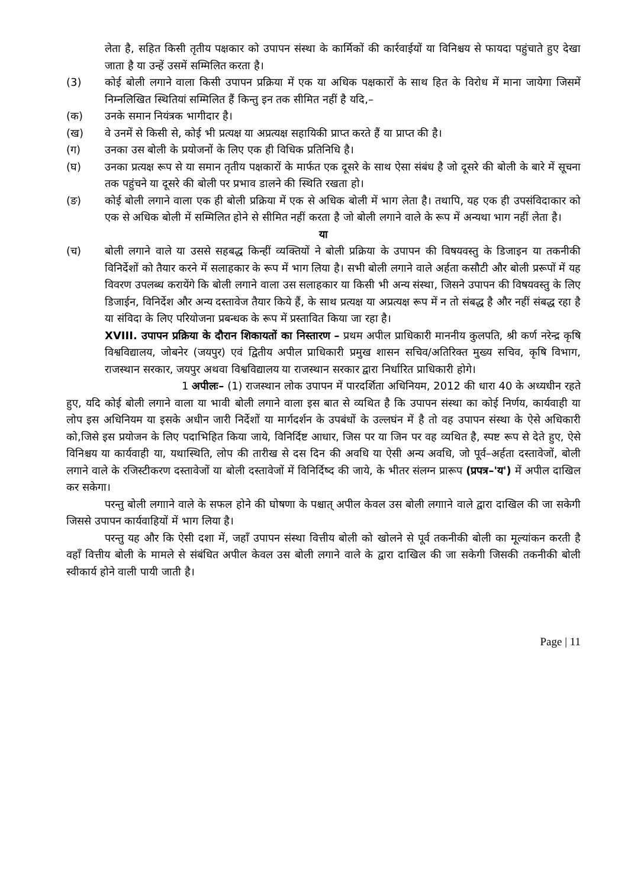लेता है, सहित किसी तृतीय पक्षकार को उपापन संस्था के कार्मिकों की कार्रवाईयों या विनिश्चय से फायदा पहुंचाते हुए देखा जाता है या उन्हें उसमें सम्मिलित करता है।
(3) कोई बोली लगाने वाला किसी उपापन प्रक्रिया में एक या अधिक पक्षकारों के साथ हित के विरोध में माना जायेगा जिसमें निम्नलिखित स्थितियां सम्मिलित हैं किन्तु इन तक सीमित नहीं है यदि,–
(क) उनके समान नियंत्रक भागीदार है।
(ख) वे उनमें से किसी से, कोई भी प्रत्यक्ष या अप्रत्यक्ष सहायिकी प्राप्त करते हैं या प्राप्त की है।
(ग) उनका उस बोली के प्रयोजनों के लिए एक ही विधिक प्रतिनिधि है।
(घ) उनका प्रत्यक्ष रूप से या समान तृतीय पक्षकारों के मार्फत एक दूसरे के साथ ऐसा संबंध है जो दूसरे की बोली के बारे में सूचना तक पहुंचने या दूसरे की बोली पर प्रभाव डालने की स्थिति रखता हो।
(ङ) कोई बोली लगाने वाला एक ही बोली प्रक्रिया में एक से अधिक बोली में भाग लेता है। तथापि, यह एक ही उपसंविदाकार को एक से अधिक बोली में सम्मिलित होने से सीमित नहीं करता है जो बोली लगाने वाले के रूप में अन्यथा भाग नहीं लेता है।
या
(च) बोली लगाने वाले या उससे सहबद्ध किन्हीं व्यक्तियों ने बोली प्रक्रिया के उपापन की विषयवस्तु के डिजाइन या तकनीकी विनिर्देशों को तैयार करने में सलाहकार के रूप में भाग लिया है। सभी बोली लगाने वाले अर्हता कसौटी और बोली प्ररूपों में यह विवरण उपलब्ध करायेंगे कि बोली लगाने वाला उस सलाहकार या किसी भी अन्य संस्था, जिसने उपापन की विषयवस्तु के लिए डिजाईन, विनिर्देश और अन्य दस्तावेज तैयार किये हैं, के साथ प्रत्यक्ष या अप्रत्यक्ष रूप में न तो संबद्ध है और नहीं संबद्ध रहा है या संविदा के लिए परियोजना प्रबन्धक के रूप में प्रस्तावित किया जा रहा है।
XVIII. उपापन प्रक्रिया के दौरान शिकायतों का निस्तारण – प्रथम अपील प्राधिकारी माननीय कुलपति, श्री कर्ण नरेन्द्र कृषि विश्वविद्यालय, जोबनेर (जयपुर) एवं द्वितीय अपील प्राधिकारी प्रमुख शासन सचिव/अतिरिक्त मुख्य सचिव, कृषि विभाग, राजस्थान सरकार, जयपुर अथवा विश्वविद्यालय या राजस्थान सरकार द्वारा निर्धारित प्राधिकारी होगे।
1 अपीलः– (1) राजस्थान लोक उपापन में पारदर्शिता अधिनियम, 2012 की धारा 40 के अध्यधीन रहते हुए, यदि कोई बोली लगाने वाला या भावी बोली लगाने वाला इस बात से व्यथित है कि उपापन संस्था का कोई निर्णय, कार्यवाही या लोप इस अधिनियम या इसके अधीन जारी निर्देशों या मार्गदर्शन के उपबंधों के उल्लघंन में है तो वह उपापन संस्था के ऐसे अधिकारी को,जिसे इस प्रयोजन के लिए पदाभिहित किया जाये, विनिर्दिष्ट आधार, जिस पर या जिन पर वह व्यथित है, स्पष्ट रूप से देते हुए, ऐसे विनिश्चय या कार्यवाही या, यथास्थिति, लोप की तारीख से दस दिन की अवधि या ऐसी अन्य अवधि, जो पूर्व–अर्हता दस्तावेजों, बोली लगाने वाले के रजिस्टीकरण दस्तावेजों या बोली दस्तावेजों में विनिर्दिष्द की जाये, के भीतर संलग्न प्रारूप (प्रपत्र–'य') में अपील दाखिल कर सकेगा।
परन्तु बोली लगााने वाले के सफल होने की घोषणा के पश्चात् अपील केवल उस बोली लगााने वाले द्वारा दाखिल की जा सकेगी जिससे उपापन कार्यवाहियों में भाग लिया है।
परन्तु यह और कि ऐसी दशा में, जहाँ उपापन संस्था वित्तीय बोली को खोलने से पूर्व तकनीकी बोली का मूल्यांकन करती है वहाँ वित्तीय बोली के मामले से संबंधित अपील केवल उस बोली लगाने वाले के द्वारा दाखिल की जा सकेगी जिसकी तकनीकी बोली स्वीकार्य होने वाली पायी जाती है।
Page | 11